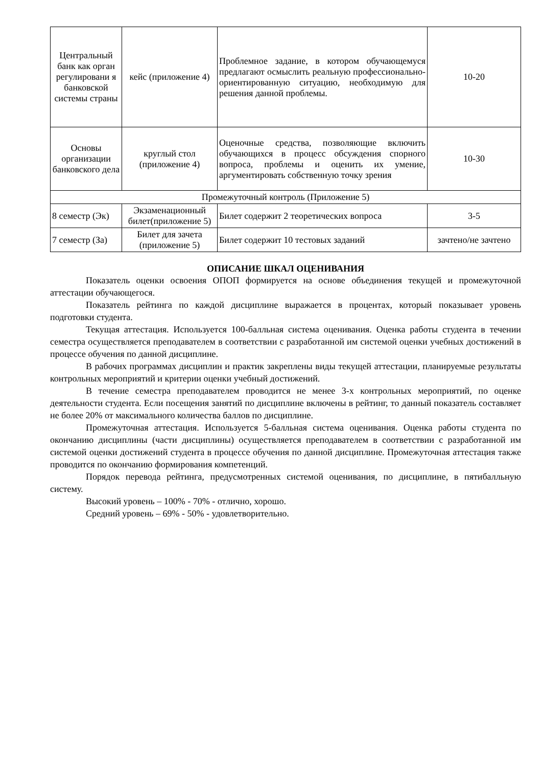| Центральный банк как орган регулировани я банковской системы страны | кейс (приложение 4) | Проблемное задание, в котором обучающемуся предлагают осмыслить реальную профессионально-ориентированную ситуацию, необходимую для решения данной проблемы. | 10-20 |
| Основы организации банковского дела | круглый стол (приложение 4) | Оценочные средства, позволяющие включить обучающихся в процесс обсуждения спорного вопроса, проблемы и оценить их умение, аргументировать собственную точку зрения | 10-30 |
| Промежуточный контроль (Приложение 5) | | | |
| 8 семестр (Эк) | Экзаменационный билет(приложение 5) | Билет содержит 2 теоретических вопроса | 3-5 |
| 7 семестр (За) | Билет для зачета (приложение 5) | Билет содержит 10 тестовых заданий | зачтено/не зачтено |
ОПИСАНИЕ ШКАЛ ОЦЕНИВАНИЯ
Показатель оценки освоения ОПОП формируется на основе объединения текущей и промежуточной аттестации обучающегося.
Показатель рейтинга по каждой дисциплине выражается в процентах, который показывает уровень подготовки студента.
Текущая аттестация. Используется 100-балльная система оценивания. Оценка работы студента в течении семестра осуществляется преподавателем в соответствии с разработанной им системой оценки учебных достижений в процессе обучения по данной дисциплине.
В рабочих программах дисциплин и практик закреплены виды текущей аттестации, планируемые результаты контрольных мероприятий и критерии оценки учебный достижений.
В течение семестра преподавателем проводится не менее 3-х контрольных мероприятий, по оценке деятельности студента. Если посещения занятий по дисциплине включены в рейтинг, то данный показатель составляет не более 20% от максимального количества баллов по дисциплине.
Промежуточная аттестация. Используется 5-балльная система оценивания. Оценка работы студента по окончанию дисциплины (части дисциплины) осуществляется преподавателем в соответствии с разработанной им системой оценки достижений студента в процессе обучения по данной дисциплине. Промежуточная аттестация также проводится по окончанию формирования компетенций.
Порядок перевода рейтинга, предусмотренных системой оценивания, по дисциплине, в пятибалльную систему.
Высокий уровень – 100% - 70% - отлично, хорошо.
Средний уровень – 69% - 50% - удовлетворительно.